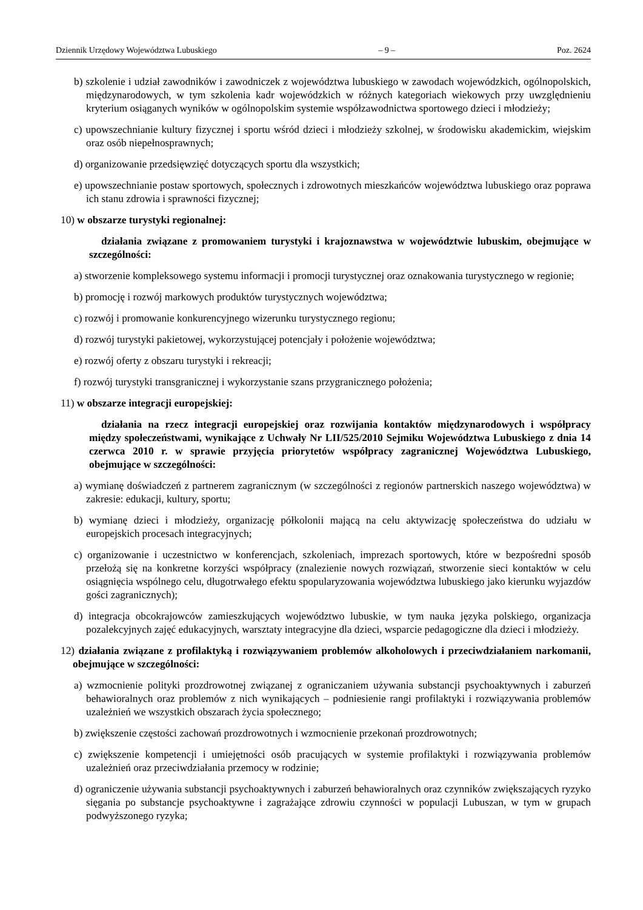Dziennik Urzędowy Województwa Lubuskiego – 9 – Poz. 2624
b) szkolenie i udział zawodników i zawodniczek z województwa lubuskiego w zawodach wojewódzkich, ogólnopolskich, międzynarodowych, w tym szkolenia kadr wojewódzkich w różnych kategoriach wiekowych przy uwzględnieniu kryterium osiąganych wyników w ogólnopolskim systemie współzawodnictwa sportowego dzieci i młodzieży;
c) upowszechnianie kultury fizycznej i sportu wśród dzieci i młodzieży szkolnej, w środowisku akademickim, wiejskim oraz osób niepełnosprawnych;
d) organizowanie przedsięwzięć dotyczących sportu dla wszystkich;
e) upowszechnianie postaw sportowych, społecznych i zdrowotnych mieszkańców województwa lubuskiego oraz poprawa ich stanu zdrowia i sprawności fizycznej;
10) w obszarze turystyki regionalnej:
działania związane z promowaniem turystyki i krajoznawstwa w województwie lubuskim, obejmujące w szczególności:
a) stworzenie kompleksowego systemu informacji i promocji turystycznej oraz oznakowania turystycznego w regionie;
b) promocję i rozwój markowych produktów turystycznych województwa;
c) rozwój i promowanie konkurencyjnego wizerunku turystycznego regionu;
d) rozwój turystyki pakietowej, wykorzystującej potencjały i położenie województwa;
e) rozwój oferty z obszaru turystyki i rekreacji;
f) rozwój turystyki transgranicznej i wykorzystanie szans przygranicznego położenia;
11) w obszarze integracji europejskiej:
działania na rzecz integracji europejskiej oraz rozwijania kontaktów międzynarodowych i współpracy między społeczeństwami, wynikające z Uchwały Nr LII/525/2010 Sejmiku Województwa Lubuskiego z dnia 14 czerwca 2010 r. w sprawie przyjęcia priorytetów współpracy zagranicznej Województwa Lubuskiego, obejmujące w szczególności:
a) wymianę doświadczeń z partnerem zagranicznym (w szczególności z regionów partnerskich naszego województwa) w zakresie: edukacji, kultury, sportu;
b) wymianę dzieci i młodzieży, organizację półkolonii mającą na celu aktywizację społeczeństwa do udziału w europejskich procesach integracyjnych;
c) organizowanie i uczestnictwo w konferencjach, szkoleniach, imprezach sportowych, które w bezpośredni sposób przełożą się na konkretne korzyści współpracy (znalezienie nowych rozwiązań, stworzenie sieci kontaktów w celu osiągnięcia wspólnego celu, długotrwałego efektu spopularyzowania województwa lubuskiego jako kierunku wyjazdów gości zagranicznych);
d) integracja obcokrajowców zamieszkujących województwo lubuskie, w tym nauka języka polskiego, organizacja pozalekcyjnych zajęć edukacyjnych, warsztaty integracyjne dla dzieci, wsparcie pedagogiczne dla dzieci i młodzieży.
12) działania związane z profilaktyką i rozwiązywaniem problemów alkoholowych i przeciwdziałaniem narkomanii, obejmujące w szczególności:
a) wzmocnienie polityki prozdrowotnej związanej z ograniczaniem używania substancji psychoaktywnych i zaburzeń behawioralnych oraz problemów z nich wynikających – podniesienie rangi profilaktyki i rozwiązywania problemów uzależnień we wszystkich obszarach życia społecznego;
b) zwiększenie częstości zachowań prozdrowotnych i wzmocnienie przekonań prozdrowotnych;
c) zwiększenie kompetencji i umiejętności osób pracujących w systemie profilaktyki i rozwiązywania problemów uzależnień oraz przeciwdziałania przemocy w rodzinie;
d) ograniczenie używania substancji psychoaktywnych i zaburzeń behawioralnych oraz czynników zwiększających ryzyko sięgania po substancje psychoaktywne i zagrażające zdrowiu czynności w populacji Lubuszan, w tym w grupach podwyższonego ryzyka;